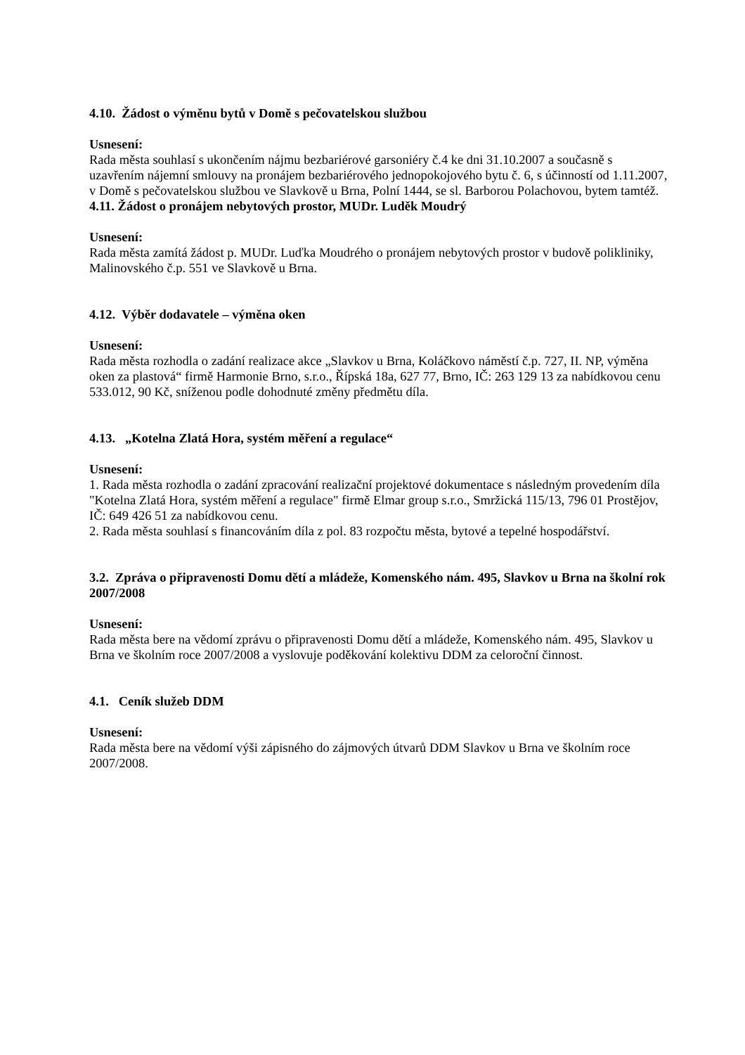4.10. Žádost o výměnu bytů v Domě s pečovatelskou službou
Usnesení:
Rada města souhlasí s ukončením nájmu bezbariérové garsoniéry č.4 ke dni 31.10.2007 a současně s uzavřením nájemní smlouvy na pronájem bezbariérového jednopokojového bytu č. 6, s účinností od 1.11.2007, v Domě s pečovatelskou službou ve Slavkově u Brna, Polní 1444, se sl. Barborou Polachovou, bytem tamtéž.
4.11. Žádost o pronájem nebytových prostor, MUDr. Luděk Moudrý
Usnesení:
Rada města zamítá žádost p. MUDr. Luďka Moudrého o pronájem nebytových prostor v budově polikliniky, Malinovského č.p. 551 ve Slavkově u Brna.
4.12. Výběr dodavatele – výměna oken
Usnesení:
Rada města rozhodla o zadání realizace akce „Slavkov u Brna, Koláčkovo náměstí č.p. 727, II. NP, výměna oken za plastová“ firmě Harmonie Brno, s.r.o., Řípská 18a, 627 77, Brno, IČ: 263 129 13 za nabídkovou cenu 533.012, 90 Kč, sníženou podle dohodnuté změny předmětu díla.
4.13. „Kotelna Zlatá Hora, systém měření a regulace“
Usnesení:
1. Rada města rozhodla o zadání zpracování realizační projektové dokumentace s následným provedením díla "Kotelna Zlatá Hora, systém měření a regulace" firmě Elmar group s.r.o., Smržická 115/13, 796 01 Prostějov, IČ: 649 426 51 za nabídkovou cenu.
2. Rada města souhlasí s financováním díla z pol. 83 rozpočtu města, bytové a tepelné hospodářství.
3.2. Zpráva o připravenosti Domu dětí a mládeže, Komenského nám. 495, Slavkov u Brna na školní rok 2007/2008
Usnesení:
Rada města bere na vědomí zprávu o připravenosti Domu dětí a mládeže, Komenského nám. 495, Slavkov u Brna ve školním roce 2007/2008 a vyslovuje poděkování kolektivu DDM za celoroční činnost.
4.1. Ceník služeb DDM
Usnesení:
Rada města bere na vědomí výši zápisného do zájmových útvarů DDM Slavkov u Brna ve školním roce 2007/2008.